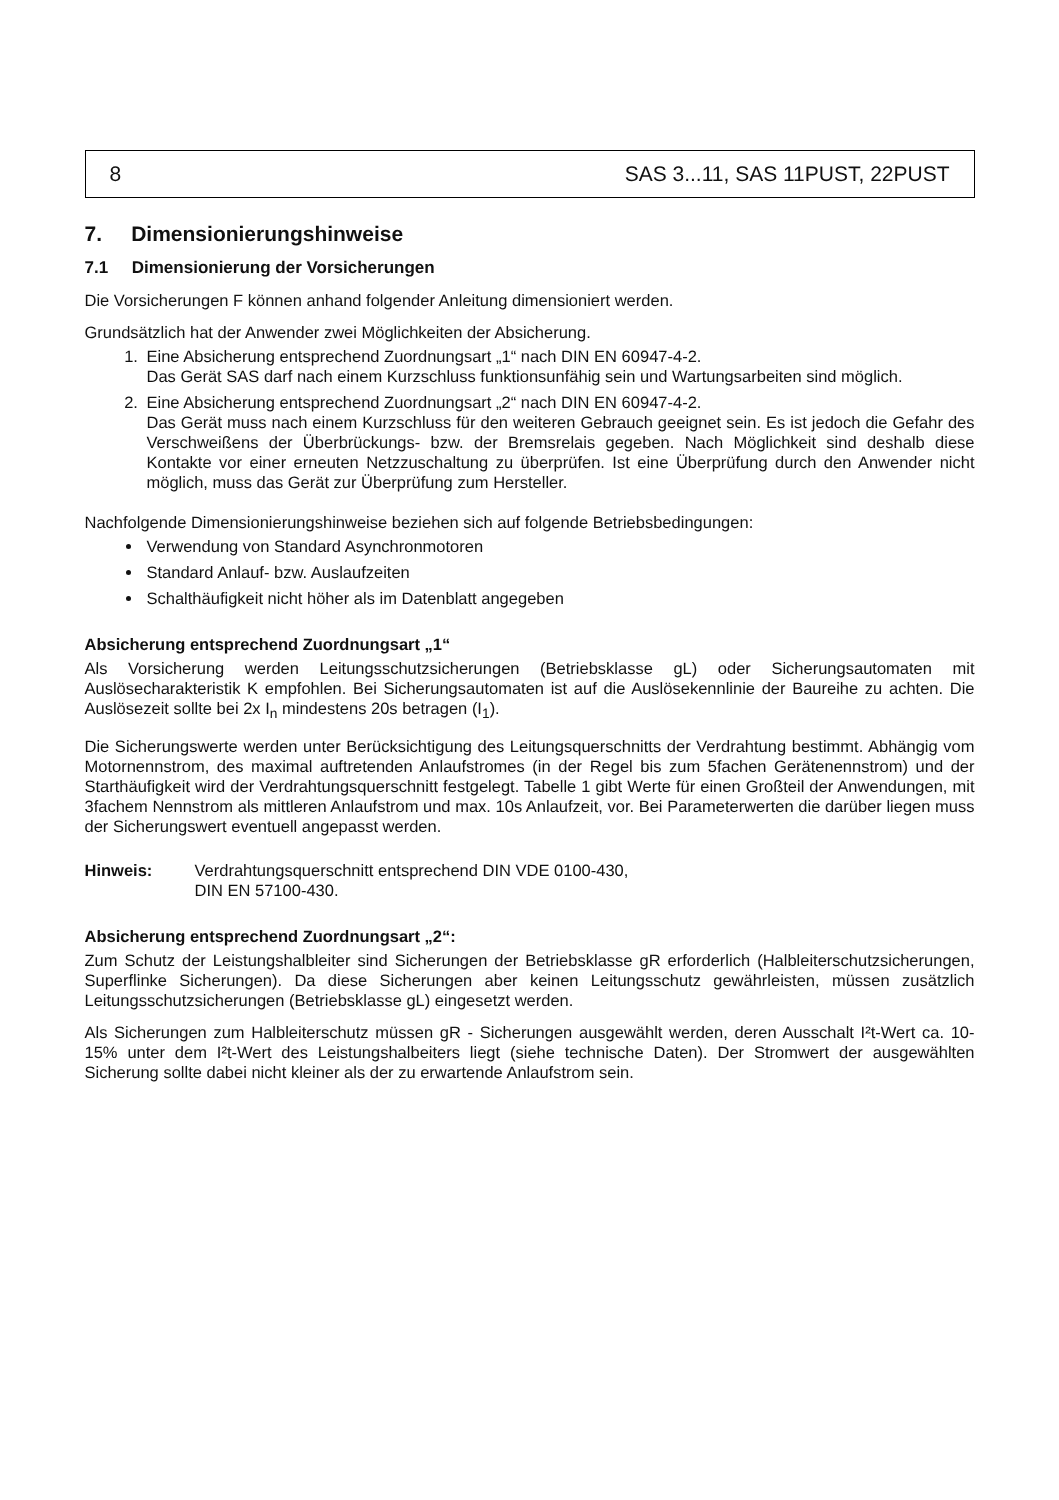8 SAS 3...11, SAS 11PUST, 22PUST
7. Dimensionierungshinweise
7.1 Dimensionierung der Vorsicherungen
Die Vorsicherungen F können anhand folgender Anleitung dimensioniert werden.
Grundsätzlich hat der Anwender zwei Möglichkeiten der Absicherung.
1. Eine Absicherung entsprechend Zuordnungsart „1“ nach DIN EN 60947-4-2.
Das Gerät SAS darf nach einem Kurzschluss funktionsunfähig sein und Wartungsarbeiten sind möglich.
2. Eine Absicherung entsprechend Zuordnungsart „2“ nach DIN EN 60947-4-2.
Das Gerät muss nach einem Kurzschluss für den weiteren Gebrauch geeignet sein. Es ist jedoch die Gefahr des Verschweißens der Überbrückungs- bzw. der Bremsrelais gegeben. Nach Möglichkeit sind deshalb diese Kontakte vor einer erneuten Netzzuschaltung zu überprüfen. Ist eine Überprüfung durch den Anwender nicht möglich, muss das Gerät zur Überprüfung zum Hersteller.
Nachfolgende Dimensionierungshinweise beziehen sich auf folgende Betriebsbedingungen:
Verwendung von Standard Asynchronmotoren
Standard Anlauf- bzw. Auslaufzeiten
Schalthäufigkeit nicht höher als im Datenblatt angegeben
Absicherung entsprechend Zuordnungsart „1“
Als Vorsicherung werden Leitungsschutzsicherungen (Betriebsklasse gL) oder Sicherungsautomaten mit Auslösecharakteristik K empfohlen. Bei Sicherungsautomaten ist auf die Auslösekennlinie der Baureihe zu achten. Die Auslösezeit sollte bei 2x I<sub>n</sub> mindestens 20s betragen (I<sub>1</sub>).
Die Sicherungswerte werden unter Berücksichtigung des Leitungsquerschnitts der Verdrahtung bestimmt. Abhängig vom Motornennstrom, des maximal auftretenden Anlaufstromes (in der Regel bis zum 5fachen Gerätenennstrom) und der Starthäufigkeit wird der Verdrahtungsquerschnitt festgelegt. Tabelle 1 gibt Werte für einen Großteil der Anwendungen, mit 3fachem Nennstrom als mittleren Anlaufstrom und max. 10s Anlaufzeit, vor. Bei Parameterwerten die darüber liegen muss der Sicherungswert eventuell angepasst werden.
Hinweis: Verdrahtungsquerschnitt entsprechend DIN VDE 0100-430,
DIN EN 57100-430.
Absicherung entsprechend Zuordnungsart „2“:
Zum Schutz der Leistungshalbleiter sind Sicherungen der Betriebsklasse gR erforderlich (Halbleiterschutzsicherungen, Superflinke Sicherungen). Da diese Sicherungen aber keinen Leitungsschutz gewährleisten, müssen zusätzlich Leitungsschutzsicherungen (Betriebsklasse gL) eingesetzt werden.
Als Sicherungen zum Halbleiterschutz müssen gR - Sicherungen ausgewählt werden, deren Ausschalt I²t-Wert ca. 10-15% unter dem I²t-Wert des Leistungshalbeiters liegt (siehe technische Daten). Der Stromwert der ausgewählten Sicherung sollte dabei nicht kleiner als der zu erwartende Anlaufstrom sein.